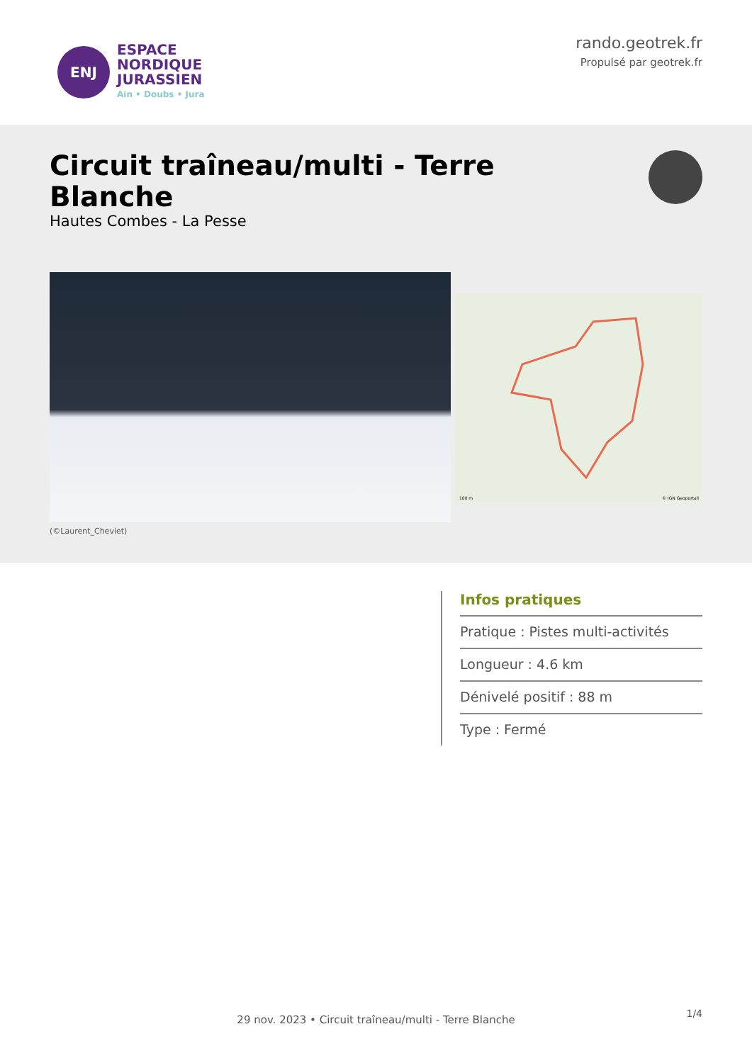ENJ
ESPACE
NORDIQUE
JURASSIEN
Ain • Doubs • Jura
rando.geotrek.fr
Propulsé par geotrek.fr
Circuit traîneau/multi - Terre Blanche
Hautes Combes - La Pesse
(©Laurent_Cheviet)
© IGN Geoportail 100 m
Infos pratiques
Pratique : Pistes multi-activités
Longueur : 4.6 km
Dénivelé positif : 88 m
Type : Fermé
1/4 29 nov. 2023 • Circuit traîneau/multi - Terre Blanche